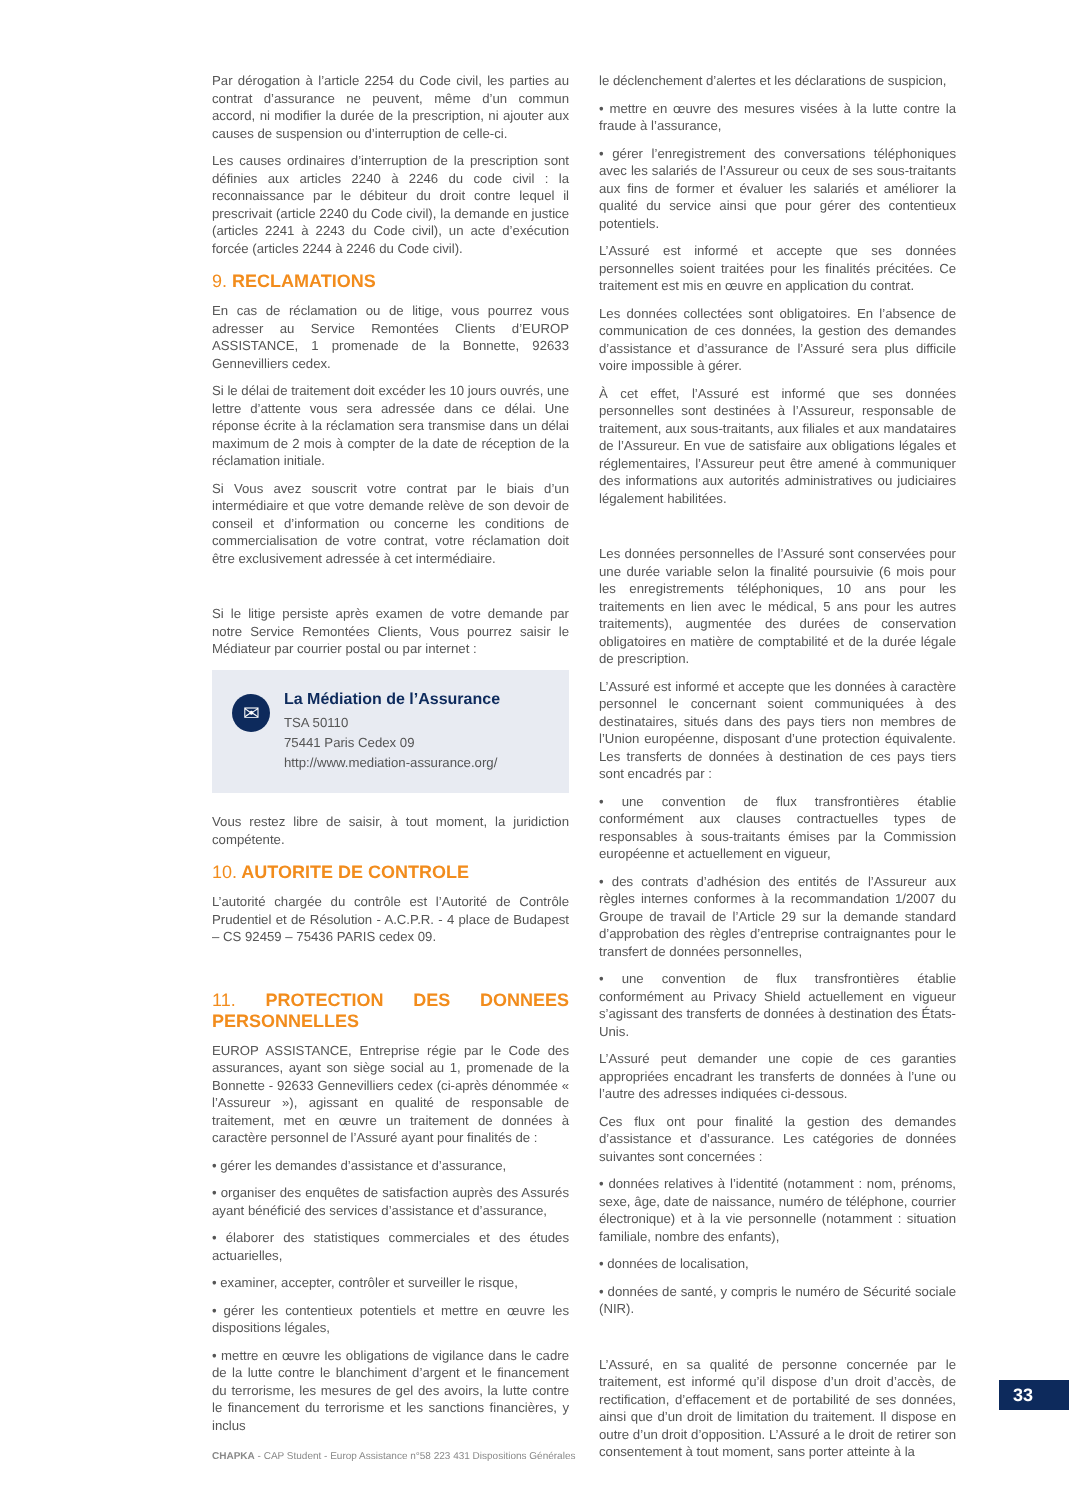Par dérogation à l’article 2254 du Code civil, les parties au contrat d’assurance ne peuvent, même d’un commun accord, ni modifier la durée de la prescription, ni ajouter aux causes de suspension ou d’interruption de celle-ci.
Les causes ordinaires d’interruption de la prescription sont définies aux articles 2240 à 2246 du code civil : la reconnaissance par le débiteur du droit contre lequel il prescrivait (article 2240 du Code civil), la demande en justice (articles 2241 à 2243 du Code civil), un acte d’exécution forcée (articles 2244 à 2246 du Code civil).
9. RECLAMATIONS
En cas de réclamation ou de litige, vous pourrez vous adresser au Service Remontées Clients d’EUROP ASSISTANCE, 1 promenade de la Bonnette, 92633 Gennevilliers cedex.
Si le délai de traitement doit excéder les 10 jours ouvrés, une lettre d’attente vous sera adressée dans ce délai. Une réponse écrite à la réclamation sera transmise dans un délai maximum de 2 mois à compter de la date de réception de la réclamation initiale.
Si Vous avez souscrit votre contrat par le biais d’un intermédiaire et que votre demande relève de son devoir de conseil et d’information ou concerne les conditions de commercialisation de votre contrat, votre réclamation doit être exclusivement adressée à cet intermédiaire.
Si le litige persiste après examen de votre demande par notre Service Remontées Clients, Vous pourrez saisir le Médiateur par courrier postal ou par internet :
✉
La Médiation de l’Assurance
TSA 50110
75441 Paris Cedex 09
http://www.mediation-assurance.org/
Vous restez libre de saisir, à tout moment, la juridiction compétente.
10. AUTORITE DE CONTROLE
L’autorité chargée du contrôle est l’Autorité de Contrôle Prudentiel et de Résolution - A.C.P.R. - 4 place de Budapest – CS 92459 – 75436 PARIS cedex 09.
11. PROTECTION DES DONNEES PERSONNELLES
EUROP ASSISTANCE, Entreprise régie par le Code des assurances, ayant son siège social au 1, promenade de la Bonnette - 92633 Gennevilliers cedex (ci-après dénommée « l’Assureur »), agissant en qualité de responsable de traitement, met en œuvre un traitement de données à caractère personnel de l’Assuré ayant pour finalités de :
• gérer les demandes d’assistance et d’assurance,
• organiser des enquêtes de satisfaction auprès des Assurés ayant bénéficié des services d’assistance et d’assurance,
• élaborer des statistiques commerciales et des études actuarielles,
• examiner, accepter, contrôler et surveiller le risque,
• gérer les contentieux potentiels et mettre en œuvre les dispositions légales,
• mettre en œuvre les obligations de vigilance dans le cadre de la lutte contre le blanchiment d’argent et le financement du terrorisme, les mesures de gel des avoirs, la lutte contre le financement du terrorisme et les sanctions financières, y inclus
le déclenchement d’alertes et les déclarations de suspicion,
• mettre en œuvre des mesures visées à la lutte contre la fraude à l’assurance,
• gérer l’enregistrement des conversations téléphoniques avec les salariés de l’Assureur ou ceux de ses sous-traitants aux fins de former et évaluer les salariés et améliorer la qualité du service ainsi que pour gérer des contentieux potentiels.
L’Assuré est informé et accepte que ses données personnelles soient traitées pour les finalités précitées. Ce traitement est mis en œuvre en application du contrat.
Les données collectées sont obligatoires. En l’absence de communication de ces données, la gestion des demandes d’assistance et d’assurance de l’Assuré sera plus difficile voire impossible à gérer.
À cet effet, l’Assuré est informé que ses données personnelles sont destinées à l’Assureur, responsable de traitement, aux sous-traitants, aux filiales et aux mandataires de l’Assureur. En vue de satisfaire aux obligations légales et réglementaires, l’Assureur peut être amené à communiquer des informations aux autorités administratives ou judiciaires légalement habilitées.
Les données personnelles de l’Assuré sont conservées pour une durée variable selon la finalité poursuivie (6 mois pour les enregistrements téléphoniques, 10 ans pour les traitements en lien avec le médical, 5 ans pour les autres traitements), augmentée des durées de conservation obligatoires en matière de comptabilité et de la durée légale de prescription.
L’Assuré est informé et accepte que les données à caractère personnel le concernant soient communiquées à des destinataires, situés dans des pays tiers non membres de l’Union européenne, disposant d’une protection équivalente. Les transferts de données à destination de ces pays tiers sont encadrés par :
• une convention de flux transfrontières établie conformément aux clauses contractuelles types de responsables à sous-traitants émises par la Commission européenne et actuellement en vigueur,
• des contrats d’adhésion des entités de l’Assureur aux règles internes conformes à la recommandation 1/2007 du Groupe de travail de l’Article 29 sur la demande standard d’approbation des règles d’entreprise contraignantes pour le transfert de données personnelles,
• une convention de flux transfrontières établie conformément au Privacy Shield actuellement en vigueur s’agissant des transferts de données à destination des États-Unis.
L’Assuré peut demander une copie de ces garanties appropriées encadrant les transferts de données à l’une ou l’autre des adresses indiquées ci-dessous.
Ces flux ont pour finalité la gestion des demandes d’assistance et d’assurance. Les catégories de données suivantes sont concernées :
• données relatives à l’identité (notamment : nom, prénoms, sexe, âge, date de naissance, numéro de téléphone, courrier électronique) et à la vie personnelle (notamment : situation familiale, nombre des enfants),
• données de localisation,
• données de santé, y compris le numéro de Sécurité sociale (NIR).
L’Assuré, en sa qualité de personne concernée par le traitement, est informé qu’il dispose d’un droit d’accès, de rectification, d’effacement et de portabilité de ses données, ainsi que d’un droit de limitation du traitement. Il dispose en outre d’un droit d’opposition. L’Assuré a le droit de retirer son consentement à tout moment, sans porter atteinte à la
33
CHAPKA - CAP Student - Europ Assistance n°58 223 431 Dispositions Générales